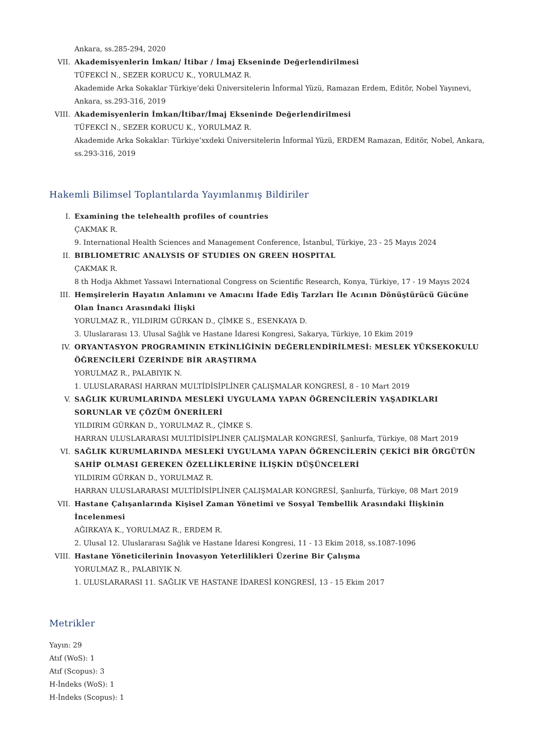Ankara, ss.285-294, 2020
VII. Akademisyenlerin İmkan/ İtibar / İmaj Ekseninde Değerlendirilmesi
TÜFEKCİ N., SEZER KORUCU K., YORULMAZ R.
Akademide Arka Sokaklar Türkiye’deki Üniversitelerin İnformal Yüzü, Ramazan Erdem, Editör, Nobel Yayınevi, Ankara, ss.293-316, 2019
VIII. Akademisyenlerin İmkan/İtibar/İmaj Ekseninde Değerlendirilmesi
TÜFEKCİ N., SEZER KORUCU K., YORULMAZ R.
Akademide Arka Sokaklar: Türkiye’xxdeki Üniversitelerin İnformal Yüzü, ERDEM Ramazan, Editör, Nobel, Ankara, ss.293-316, 2019
Hakemli Bilimsel Toplantılarda Yayımlanmış Bildiriler
I. Examining the telehealth profiles of countries
ÇAKMAK R.
9. International Health Sciences and Management Conference, İstanbul, Türkiye, 23 - 25 Mayıs 2024
II. BIBLIOMETRIC ANALYSIS OF STUDIES ON GREEN HOSPITAL
ÇAKMAK R.
8 th Hodja Akhmet Yassawi International Congress on Scientific Research, Konya, Türkiye, 17 - 19 Mayıs 2024
III. Hemşirelerin Hayatın Anlamını ve Amacını İfade Ediş Tarzları İle Acının Dönüştürücü Gücüne Olan İnancı Arasındaki İlişki
YORULMAZ R., YILDIRIM GÜRKAN D., ÇİMKE S., ESENKAYA D.
3. Uluslararası 13. Ulusal Sağlık ve Hastane İdaresi Kongresi, Sakarya, Türkiye, 10 Ekim 2019
IV. ORYANTASYON PROGRAMININ ETKİNLİĞİNİN DEĞERLENDİRİLMESİ: MESLEK YÜKSEKOKULU ÖĞRENCİLERİ ÜZERİNDE BİR ARAŞTIRMA
YORULMAZ R., PALABIYIK N.
1. ULUSLARARASI HARRAN MULTİDİSİPLİNER ÇALIŞMALAR KONGRESİ, 8 - 10 Mart 2019
V. SAĞLIK KURUMLARINDA MESLEKİ UYGULAMA YAPAN ÖĞRENCİLERİN YAŞADIKLARI SORUNLAR VE ÇÖZÜM ÖNERİLERİ
YILDIRIM GÜRKAN D., YORULMAZ R., ÇİMKE S.
HARRAN ULUSLARARASI MULTİDİSİPLİNER ÇALIŞMALAR KONGRESİ, Şanlıurfa, Türkiye, 08 Mart 2019
VI. SAĞLIK KURUMLARINDA MESLEKİ UYGULAMA YAPAN ÖĞRENCİLERİN ÇEKİCİ BİR ÖRGÜTÜN SAHİP OLMASI GEREKEN ÖZELLİKLERİNE İLİŞKİN DÜŞÜNCELERİ
YILDIRIM GÜRKAN D., YORULMAZ R.
HARRAN ULUSLARARASI MULTİDİSİPLİNER ÇALIŞMALAR KONGRESİ, Şanlıurfa, Türkiye, 08 Mart 2019
VII. Hastane Çalışanlarında Kişisel Zaman Yönetimi ve Sosyal Tembellik Arasındaki İlişkinin İncelenmesi
AĞIRKAYA K., YORULMAZ R., ERDEM R.
2. Ulusal 12. Uluslararası Sağlık ve Hastane İdaresi Kongresi, 11 - 13 Ekim 2018, ss.1087-1096
VIII. Hastane Yöneticilerinin İnovasyon Yeterlilikleri Üzerine Bir Çalışma
YORULMAZ R., PALABIYIK N.
1. ULUSLARARASI 11. SAĞLIK VE HASTANE İDARESİ KONGRESİ, 13 - 15 Ekim 2017
Metrikler
Yayın: 29
Atıf (WoS): 1
Atıf (Scopus): 3
H-İndeks (WoS): 1
H-İndeks (Scopus): 1